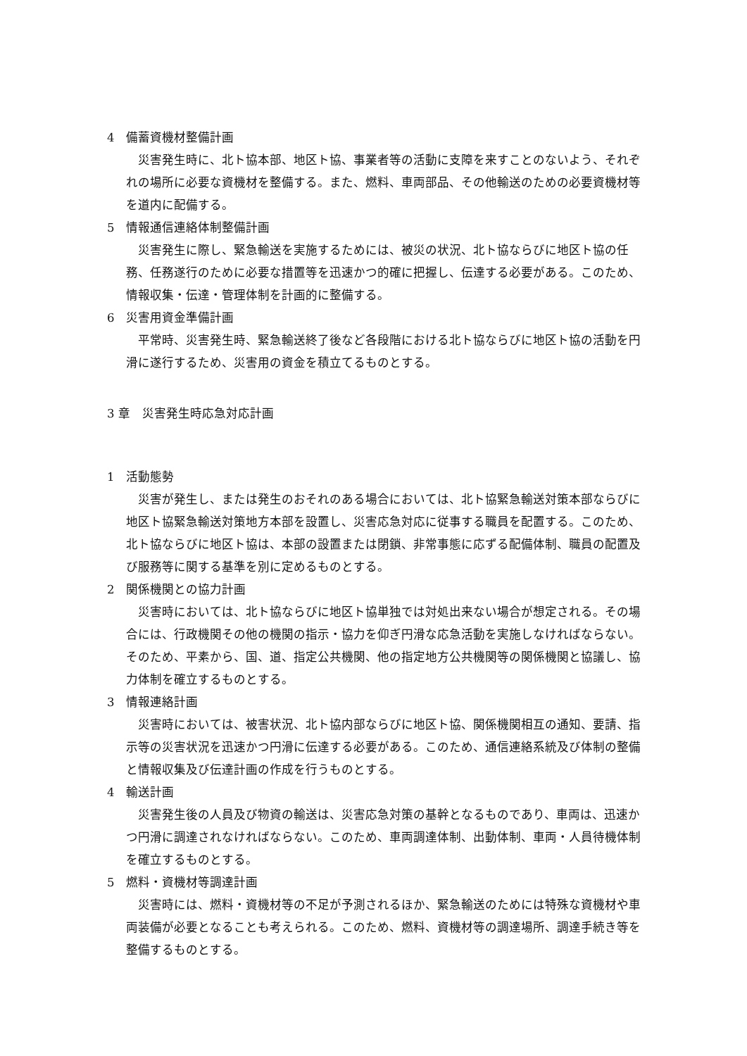4　備蓄資機材整備計画
災害発生時に、北ト協本部、地区ト協、事業者等の活動に支障を来すことのないよう、それぞれの場所に必要な資機材を整備する。また、燃料、車両部品、その他輸送のための必要資機材等を道内に配備する。
5　情報通信連絡体制整備計画
災害発生に際し、緊急輸送を実施するためには、被災の状況、北ト協ならびに地区ト協の任務、任務遂行のために必要な措置等を迅速かつ的確に把握し、伝達する必要がある。このため、情報収集・伝達・管理体制を計画的に整備する。
6　災害用資金準備計画
平常時、災害発生時、緊急輸送終了後など各段階における北ト協ならびに地区ト協の活動を円滑に遂行するため、災害用の資金を積立てるものとする。
3 章　災害発生時応急対応計画
1　活動態勢
災害が発生し、または発生のおそれのある場合においては、北ト協緊急輸送対策本部ならびに地区ト協緊急輸送対策地方本部を設置し、災害応急対応に従事する職員を配置する。このため、北ト協ならびに地区ト協は、本部の設置または閉鎖、非常事態に応ずる配備体制、職員の配置及び服務等に関する基準を別に定めるものとする。
2　関係機関との協力計画
災害時においては、北ト協ならびに地区ト協単独では対処出来ない場合が想定される。その場合には、行政機関その他の機関の指示・協力を仰ぎ円滑な応急活動を実施しなければならない。そのため、平素から、国、道、指定公共機関、他の指定地方公共機関等の関係機関と協議し、協力体制を確立するものとする。
3　情報連絡計画
災害時においては、被害状況、北ト協内部ならびに地区ト協、関係機関相互の通知、要請、指示等の災害状況を迅速かつ円滑に伝達する必要がある。このため、通信連絡系統及び体制の整備と情報収集及び伝達計画の作成を行うものとする。
4　輸送計画
災害発生後の人員及び物資の輸送は、災害応急対策の基幹となるものであり、車両は、迅速かつ円滑に調達されなければならない。このため、車両調達体制、出動体制、車両・人員待機体制を確立するものとする。
5　燃料・資機材等調達計画
災害時には、燃料・資機材等の不足が予測されるほか、緊急輸送のためには特殊な資機材や車両装備が必要となることも考えられる。このため、燃料、資機材等の調達場所、調達手続き等を整備するものとする。